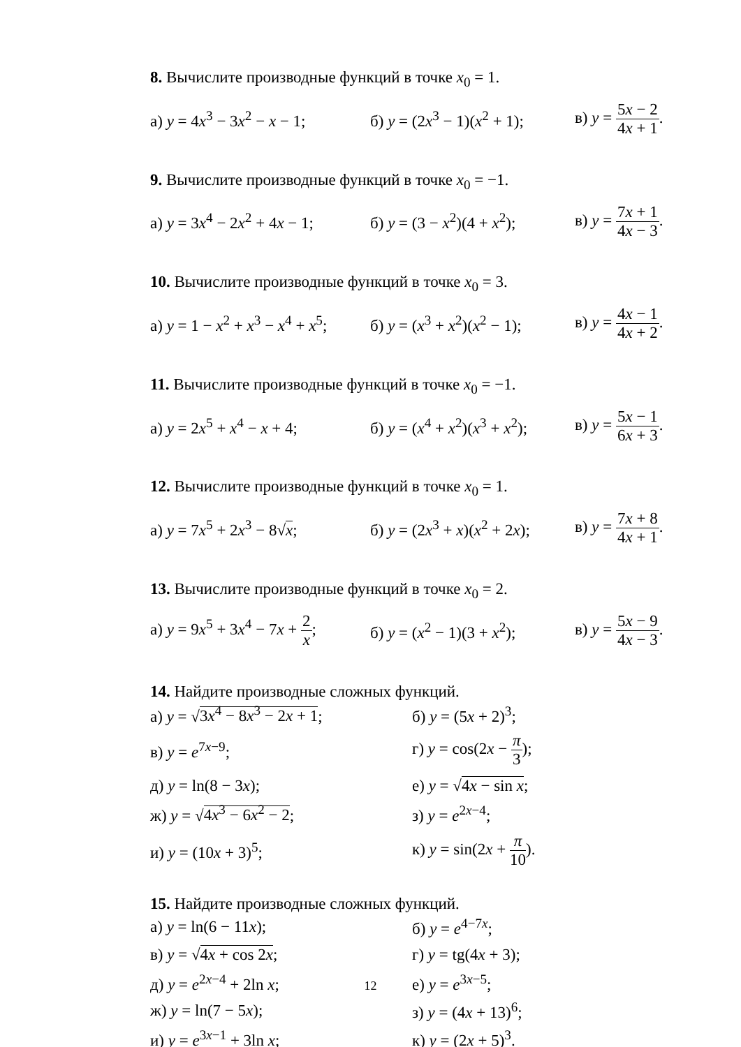8. Вычислите производные функций в точке x<sub>0</sub> = 1.
а) y = 4x<sup>3</sup> − 3x<sup>2</sup> − x − 1;
б) y = (2x<sup>3</sup> − 1)(x<sup>2</sup> + 1);
в) y = 5x − 2 4x + 1.
9. Вычислите производные функций в точке x<sub>0</sub> = −1.
а) y = 3x<sup>4</sup> − 2x<sup>2</sup> + 4x − 1;
б) y = (3 − x<sup>2</sup>)(4 + x<sup>2</sup>);
в) y = 7x + 1 4x − 3.
10. Вычислите производные функций в точке x<sub>0</sub> = 3.
а) y = 1 − x<sup>2</sup> + x<sup>3</sup> − x<sup>4</sup> + x<sup>5</sup>;
б) y = (x<sup>3</sup> + x<sup>2</sup>)(x<sup>2</sup> − 1);
в) y = 4x − 1 4x + 2.
11. Вычислите производные функций в точке x<sub>0</sub> = −1.
а) y = 2x<sup>5</sup> + x<sup>4</sup> − x + 4;
б) y = (x<sup>4</sup> + x<sup>2</sup>)(x<sup>3</sup> + x<sup>2</sup>);
в) y = 5x − 1 6x + 3.
12. Вычислите производные функций в точке x<sub>0</sub> = 1.
а) y = 7x<sup>5</sup> + 2x<sup>3</sup> − 8√x;
б) y = (2x<sup>3</sup> + x)(x<sup>2</sup> + 2x);
в) y = 7x + 8 4x + 1.
13. Вычислите производные функций в точке x<sub>0</sub> = 2.
а) y = 9x<sup>5</sup> + 3x<sup>4</sup> − 7x + 2 x;
б) y = (x<sup>2</sup> − 1)(3 + x<sup>2</sup>);
в) y = 5x − 9 4x − 3.
14. Найдите производные сложных функций.
а) y = √3x<sup>4</sup> − 8x<sup>3</sup> − 2x + 1; б) y = (5x + 2)<sup>3</sup>;
в) y = e<sup>7x−9</sup>; г) y = cos(2x − π 3);
д) y = ln(8 − 3x); е) y = √4x − sin x;
ж) y = √4x<sup>3</sup> − 6x<sup>2</sup> − 2; з) y = e<sup>2x−4</sup>;
и) y = (10x + 3)<sup>5</sup>; к) y = sin(2x + π 10).
15. Найдите производные сложных функций.
а) y = ln(6 − 11x); б) y = e<sup>4−7x</sup>;
в) y = √4x + cos 2x; г) y = tg(4x + 3);
д) y = e<sup>2x−4</sup> + 2ln x; е) y = e<sup>3x−5</sup>;
ж) y = ln(7 − 5x); з) y = (4x + 13)<sup>6</sup>;
и) y = e<sup>3x−1</sup> + 3ln x; к) y = (2x + 5)<sup>3</sup>.
12